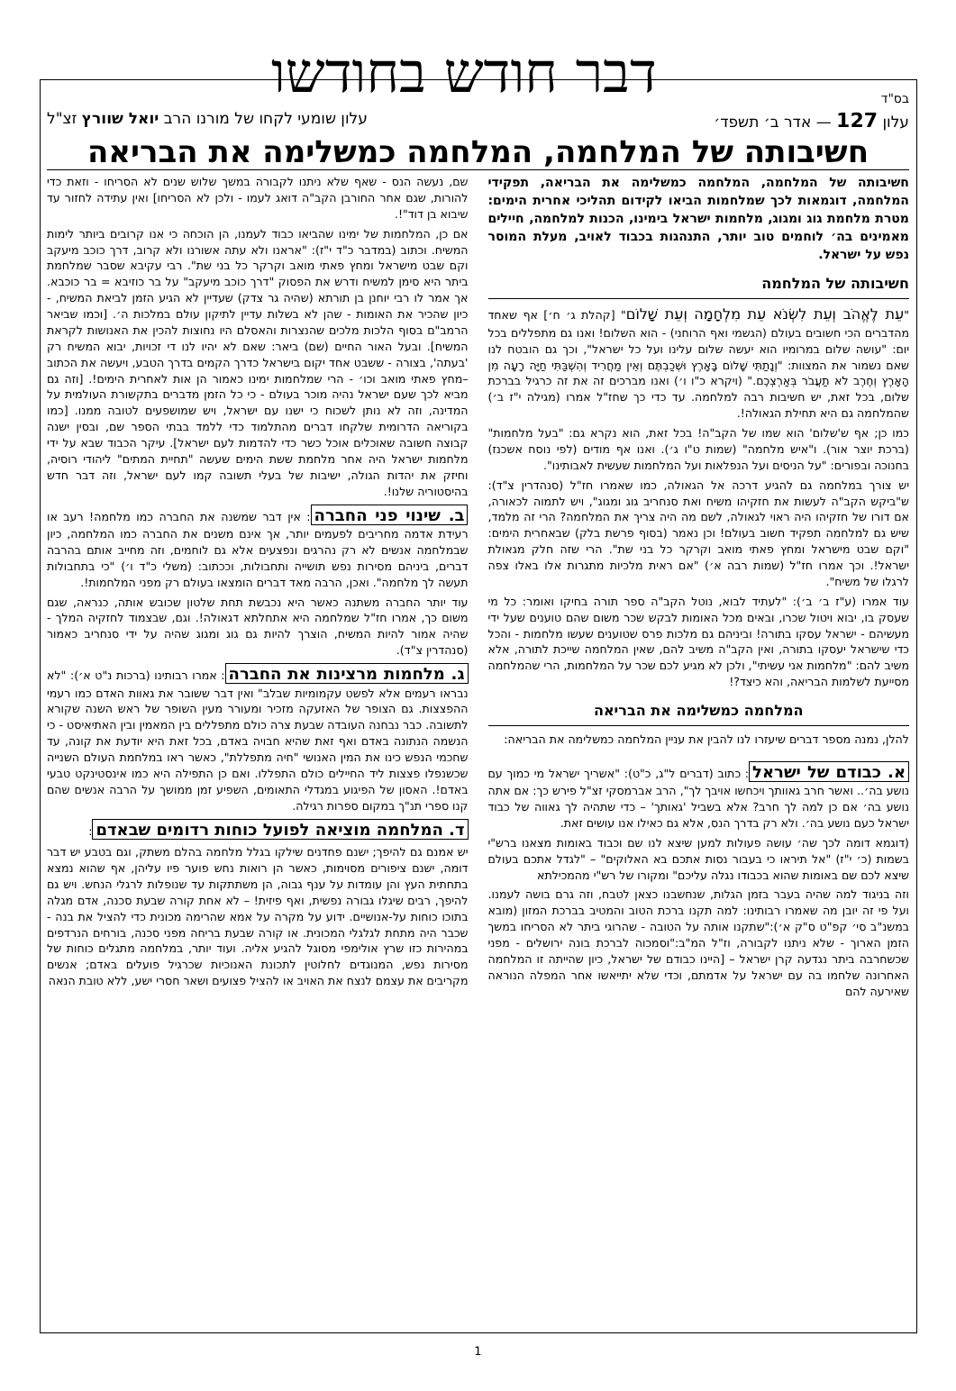בס"ד
דבר חודש בחודשו
עלון 127 — אדר ב׳ תשפד׳ עלון שומעי לקחו של מורנו הרב יואל שוורץ זצ"ל
חשיבותה של המלחמה, המלחמה כמשלימה את הבריאה
חשיבותה של המלחמה, המלחמה כמשלימה את הבריאה, תפקידי המלחמה, דוגמאות לכך שמלחמות הביאו לקידום תהליכי אחרית הימים: מטרת מלחמת גוג ומגוג, מלחמות ישראל בימינו, הכנות למלחמה, חיילים מאמינים בה׳ לוחמים טוב יותר, התנהגות בכבוד לאויב, מעלת המוסר נפש על ישראל.
חשיבותה של המלחמה
"עֵת לֶאֱהֹב וְעֵת לִשְׂנֹא עֵת מִלְחָמָה וְעֵת שָׁלוֹם" [קהלת ג׳ ח׳] אף שאחד מהדברים הכי חשובים בעולם (הגשמי ואף הרוחני) - הוא השלום! ואנו גם מתפללים בכל יום: "עושה שלום במרומיו הוא יעשה שלום עלינו ועל כל ישראל", וכך גם הובטח לנו שאם נשמור את המצוות: "וְנָתַתִּי שָׁלוֹם בָּאָרֶץ וּשְׁכַבְתֶּם וְאֵין מַחֲרִיד וְהִשְׁבַּתִּי חַיָּה רָעָה מִן הָאָרֶץ וְחֶרֶב לֹא תַעֲבֹר בְּאַרְצְכֶם." (ויקרא כ"ו ו׳) ואנו מברכים זה את זה כרגיל בברכת שלום, בכל זאת, יש חשיבות רבה למלחמה. עד כדי כך שחז"ל אמרו (מגילה י"ז ב׳) שהמלחמה גם היא תחילת הגאולה!.
כמו כן; אף ש'שלום' הוא שמו של הקב"ה! בכל זאת, הוא נקרא גם: "בעל מלחמות" (ברכת יוצר אור). ו"איש מלחמה" (שמות ט"ו ג׳). ואנו אף מודים (לפי נוסח אשכנז) בחנוכה ובפורים: "על הניסים ועל הנפלאות ועל המלחמות שעשית לאבותינו".
יש צורך במלחמה גם להגיע דרכה אל הגאולה, כמו שאמרו חז"ל (סנהדרין צ"ד): ש"ביקש הקב"ה לעשות את חזקיהו משיח ואת סנחריב גוג ומגוג", ויש לתמוה לכאורה, אם דורו של חזקיהו היה ראוי לגאולה, לשם מה היה צריך את המלחמה? הרי זה מלמד, שיש גם למלחמה תפקיד חשוב בעולם! וכן נאמר (בסוף פרשת בלק) שבאחרית הימים: "וקם שבט מישראל ומחץ פאתי מואב וקרקר כל בני שת". הרי שזה חלק מגאולת ישראל!. וכך אמרו חז"ל (שמות רבה א׳) "אם ראית מלכיות מתגרות אלו באלו צפה לרגלו של משיח".
עוד אמרו (ע"ז ב׳ ב׳): "לעתיד לבוא, נוטל הקב"ה ספר תורה בחיקו ואומר: כל מי שעסק בו, יבוא ויטול שכרו, ובאים מכל האומות לבקש שכר משום שהם טוענים שעל ידי מעשיהם - ישראל עסקו בתורה! וביניהם גם מלכות פרס שטוענים שעשו מלחמות - והכל כדי שישראל יעסקו בתורה, ואין הקב"ה משיב להם, שאין המלחמה שייכת לתורה, אלא משיב להם: "מלחמות אני עשיתי", ולכן לא מגיע לכם שכר על המלחמות, הרי שהמלחמה מסייעת לשלמות הבריאה, והא כיצד?!
המלחמה כמשלימה את הבריאה
להלן, נמנה מספר דברים שיעזרו לנו להבין את עניין המלחמה כמשלימה את הבריאה:
א. כבודם של ישראל: כתוב (דברים ל"ג, כ"ט): "אשריך ישראל מי כמוך עם נושע בה׳.. ואשר חרב גאוותך ויכחשו אויבך לך", הרב אברמסקי זצ"ל פירש כך: אם אתה נושע בה׳ אם כן למה לך חרב? אלא בשביל 'גאותך' – כדי שתהיה לך גאווה של כבוד ישראל כעם נושע בה׳. ולא רק בדרך הנס, אלא גם כאילו אנו עושים זאת.
(דוגמא דומה לכך שה׳ עושה פעולות למען שיצא לנו שם וכבוד באומות מצאנו ברש"י בשמות (כ׳ י"ז) "אל תיראו כי בעבור נסות אתכם בא האלוקים" – "לגדל אתכם בעולם שיצא לכם שם באומות שהוא בכבודו נגלה עליכם" ומקורו של רש"י מהמכילתא
וזה בניגוד למה שהיה בעבר בזמן הגלות, שנחשבנו כצאן לטבח, וזה גרם בושה לעמנו. ועל פי זה יובן מה שאמרו רבותינו: למה תקנו ברכת הטוב והמטיב בברכת המזון (מובא במשנ"ב סי׳ קפ"ט ס"ק א׳):"שתקנו אותה על הטובה - שהרוגי ביתר לא הסריחו במשך הזמן הארוך - שלא ניתנו לקבורה, וז"ל המ"ב:"וסמכוה לברכת בונה ירושלים - מפני שכשחרבה ביתר נגדעה קרן ישראל – [היינו כבודם של ישראל, כיון שהייתה זו המלחמה האחרונה שלחמו בה עם ישראל על אדמתם, וכדי שלא יתייאשו אחר המפלה הנוראה שאירעה להם
שם, נעשה הנס - שאף שלא ניתנו לקבורה במשך שלוש שנים לא הסריחו - וזאת כדי להורות, שגם אחר החורבן הקב"ה דואג לעמו - ולכן לא הסריחו] ואין עתידה לחזור עד שיבוא בן דוד"!.
אם כן, המלחמות של ימינו שהביאו כבוד לעמנו, הן הוכחה כי אנו קרובים ביותר לימות המשיח. וכתוב (במדבר כ"ד י"ז): "אראנו ולא עתה אשורנו ולא קרוב, דרך כוכב מיעקב וקם שבט מישראל ומחץ פאתי מואב וקרקר כל בני שת". רבי עקיבא שסבר שמלחמת ביתר היא סימן למשיח ודרש את הפסוק "דרך כוכב מיעקב" על בר כוזיבא = בר כוכבא. אך אמר לו רבי יוחנן בן תורתא (שהיה גר צדק) שעדיין לא הגיע הזמן לביאת המשיח, - כיון שהכיר את האומות - שהן לא בשלות עדיין לתיקון עולם במלכות ה׳. [וכמו שביאר הרמב"ם בסוף הלכות מלכים שהנצרות והאסלם היו נחוצות להכין את האנושות לקראת המשיח]. ובעל האור החיים (שם) ביאר: שאם לא יהיו לנו די זכויות, יבוא המשיח רק 'בעתה', בצורה - ששבט אחד יקום בישראל כדרך הקמים בדרך הטבע, ויעשה את הכתוב –מחץ פאתי מואב וכו׳ - הרי שמלחמות ימינו כאמור הן אות לאחרית הימים!. [וזה גם מביא לכך שעם ישראל נהיה מוכר בעולם - כי כל הזמן מדברים בתקשורת העולמית על המדינה, וזה לא נותן לשכוח כי ישנו עם ישראל, ויש שמושפעים לטובה ממנו. [כמו בקוריאה הדרומית שלקחו דברים מהתלמוד כדי ללמד בבתי הספר שם, ובסין ישנה קבוצה חשובה שאוכלים אוכל כשר כדי להדמות לעם ישראל]. עיקר הכבוד שבא על ידי מלחמות ישראל היה אחר מלחמת ששת הימים שעשה "תחיית המתים" ליהודי רוסיה, וחיזק את יהדות הגולה, ישיבות של בעלי תשובה קמו לעם ישראל, וזה דבר חדש בהיסטוריה שלנו!.
ב. שינוי פני החברה: אין דבר שמשנה את החברה כמו מלחמה! רעב או רעידת אדמה מחריבים לפעמים יותר, אך אינם משנים את החברה כמו המלחמה, כיון שבמלחמה אנשים לא רק נהרגים ונפצעים אלא גם לוחמים, וזה מחייב אותם בהרבה דברים, ביניהם מסירות נפש תושייה ותחבולות, וככתוב: (משלי כ"ד ו׳) "כי בתחבולות תעשה לך מלחמה". ואכן, הרבה מאד דברים הומצאו בעולם רק מפני המלחמות!.
עוד יותר החברה משתנה כאשר היא נכבשת תחת שלטון שכובש אותה, כנראה, שגם משום כך, אמרו חז"ל שמלחמה היא אתחלתא דגאולה!. וגם, שבצמוד לחזקיה המלך - שהיה אמור להיות המשיח, הוצרך להיות גם גוג ומגוג שהיה על ידי סנחריב כאמור (סנהדרין צ"ד).
ג. מלחמות מרצינות את החברה: אמרו רבותינו (ברכות נ"ט א׳): "לא נבראו רעמים אלא לפשט עקמומיות שבלב" ואין דבר ששובר את גאוות האדם כמו רעמי ההפצצות. גם הצופר של האזעקה מזכיר ומעורר מעין השופר של ראש השנה שקורא לתשובה. כבר נבחנה העובדה שבעת צרה כולם מתפללים בין המאמין ובין האתיאיסט - כי הנשמה הנתונה באדם ואף זאת שהיא חבויה באדם, בכל זאת היא יודעת את קונה, עד שחכמי הנפש כינו את המין האנושי "חיה מתפללת", כאשר ראו במלחמת העולם השנייה שכשנפלו פצצות ליד החיילים כולם התפללו. ואם כן התפילה היא כמו אינסטינקט טבעי באדם!. האסון של הפיגוע במגדלי התאומים, השפיע זמן ממושך על הרבה אנשים שהם קנו ספרי תנ"ך במקום ספרות רגילה.
ד. המלחמה מוציאה לפועל כוחות רדומים שבאדם:
יש אמנם גם להיפך; ישנם פחדנים שילקו בגלל מלחמה בהלם משתק, וגם בטבע יש דבר דומה, ישנם ציפורים מסוימות, כאשר הן רואות נחש פוער פיו עליהן, אף שהוא נמצא בתחתית העץ והן עומדות על ענף גבוה, הן משתתקות עד שנופלות לרגלי הנחש. ויש גם להיפך, רבים שיגלו גבורה נפשית, ואף פיזית! – לא אחת קורה שבעת סכנה, אדם מגלה בתוכו כוחות על-אנושיים. ידוע על מקרה על אמא שהרימה מכונית כדי להציל את בנה - שכבר היה מתחת לגלגלי המכונית. או קורה שבעת בריחה מפני סכנה, בורחים הנרדפים במהירות כזו שרץ אולימפי מסוגל להגיע אליה. ועוד יותר, במלחמה מתגלים כוחות של מסירות נפש, המנוגדים לחלוטין לתכונת האנוכיות שכרגיל פועלים באדם; אנשים מקריבים את עצמם לנצח את האויב או להציל פצועים ושאר חסרי ישע, ללא טובת הנאה
1